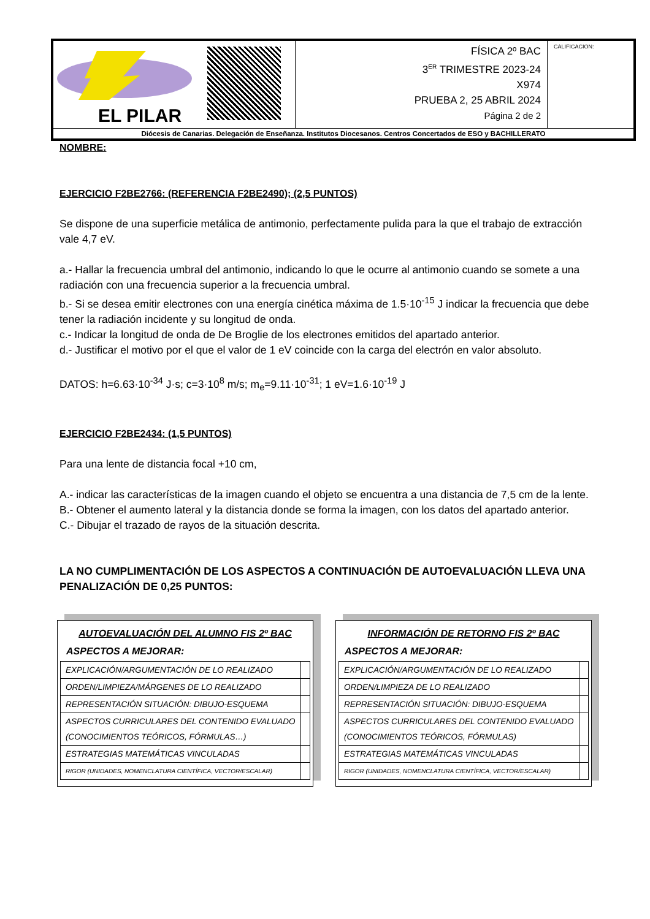| EL PILAR | | FÍSICA 2º BAC 3<sup>ER</sup> TRIMESTRE 2023-24 X974 PRUEBA 2, 25 ABRIL 2024 Página 2 de 2 | CALIFICACION: |
| Diócesis de Canarias. Delegación de Enseñanza. Institutos Diocesanos. Centros Concertados de ESO y BACHILLERATO | | | |
NOMBRE:
EJERCICIO F2BE2766: (REFERENCIA F2BE2490); (2,5 PUNTOS)
Se dispone de una superficie metálica de antimonio, perfectamente pulida para la que el trabajo de extracción vale 4,7 eV.
a.- Hallar la frecuencia umbral del antimonio, indicando lo que le ocurre al antimonio cuando se somete a una radiación con una frecuencia superior a la frecuencia umbral.
b.- Si se desea emitir electrones con una energía cinética máxima de 1.5·10<sup>-15</sup> J indicar la frecuencia que debe tener la radiación incidente y su longitud de onda.
c.- Indicar la longitud de onda de De Broglie de los electrones emitidos del apartado anterior.
d.- Justificar el motivo por el que el valor de 1 eV coincide con la carga del electrón en valor absoluto.
DATOS: h=6.63·10<sup>-34</sup> J·s; c=3·10<sup>8</sup> m/s; m<sub>e</sub>=9.11·10<sup>-31</sup>; 1 eV=1.6·10<sup>-19</sup> J
EJERCICIO F2BE2434: (1,5 PUNTOS)
Para una lente de distancia focal +10 cm,
A.- indicar las características de la imagen cuando el objeto se encuentra a una distancia de 7,5 cm de la lente.
B.- Obtener el aumento lateral y la distancia donde se forma la imagen, con los datos del apartado anterior.
C.- Dibujar el trazado de rayos de la situación descrita.
LA NO CUMPLIMENTACIÓN DE LOS ASPECTOS A CONTINUACIÓN DE AUTOEVALUACIÓN LLEVA UNA PENALIZACIÓN DE 0,25 PUNTOS:
AUTOEVALUACIÓN DEL ALUMNO FIS 2º BAC
ASPECTOS A MEJORAR:
| EXPLICACIÓN/ARGUMENTACIÓN DE LO REALIZADO | |
| ORDEN/LIMPIEZA/MÁRGENES DE LO REALIZADO | |
| REPRESENTACIÓN SITUACIÓN: DIBUJO-ESQUEMA | |
| ASPECTOS CURRICULARES DEL CONTENIDO EVALUADO (CONOCIMIENTOS TEÓRICOS, FÓRMULAS…) | |
| ESTRATEGIAS MATEMÁTICAS VINCULADAS | |
| RIGOR (UNIDADES, NOMENCLATURA CIENTÍFICA, VECTOR/ESCALAR) | |
INFORMACIÓN DE RETORNO FIS 2º BAC
ASPECTOS A MEJORAR:
| EXPLICACIÓN/ARGUMENTACIÓN DE LO REALIZADO | |
| ORDEN/LIMPIEZA DE LO REALIZADO | |
| REPRESENTACIÓN SITUACIÓN: DIBUJO-ESQUEMA | |
| ASPECTOS CURRICULARES DEL CONTENIDO EVALUADO (CONOCIMIENTOS TEÓRICOS, FÓRMULAS) | |
| ESTRATEGIAS MATEMÁTICAS VINCULADAS | |
| RIGOR (UNIDADES, NOMENCLATURA CIENTÍFICA, VECTOR/ESCALAR) | |